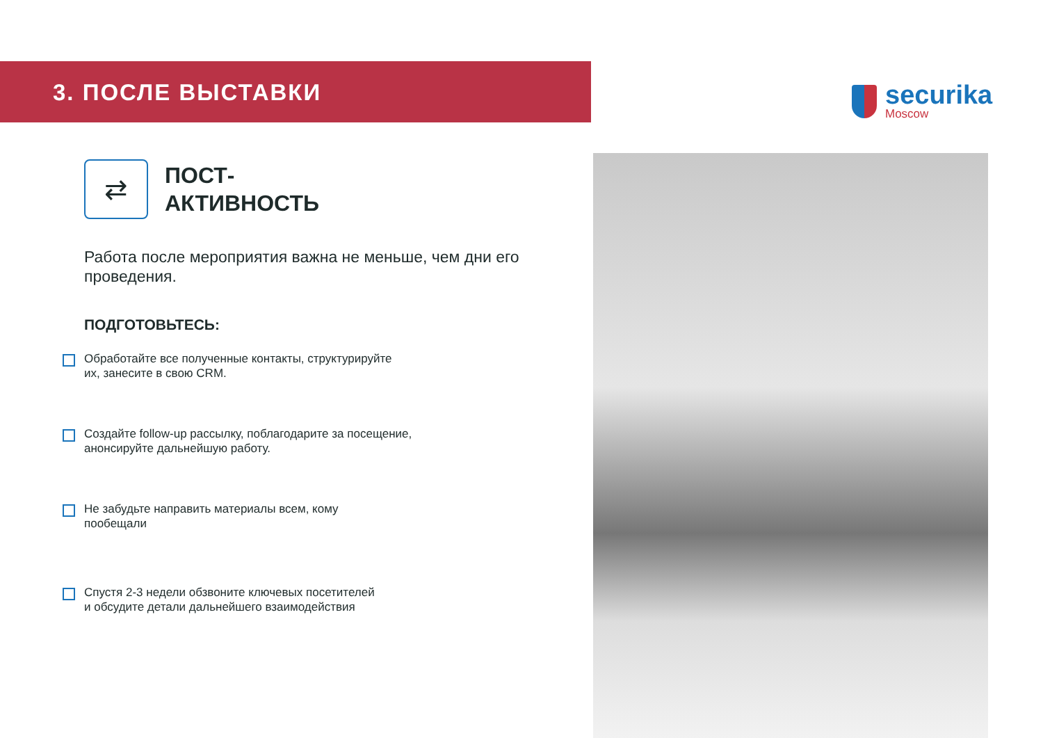3. ПОСЛЕ ВЫСТАВКИ
securika
Moscow
⇄
ПОСТ-
АКТИВНОСТЬ
Работа после мероприятия важна не меньше, чем дни его проведения.
ПОДГОТОВЬТЕСЬ:
Обработайте все полученные контакты, структурируйте
их, занесите в свою CRM.
Создайте follow-up рассылку, поблагодарите за посещение,
анонсируйте дальнейшую работу.
Не забудьте направить материалы всем, кому
пообещали
Спустя 2-3 недели обзвоните ключевых посетителей
и обсудите детали дальнейшего взаимодействия